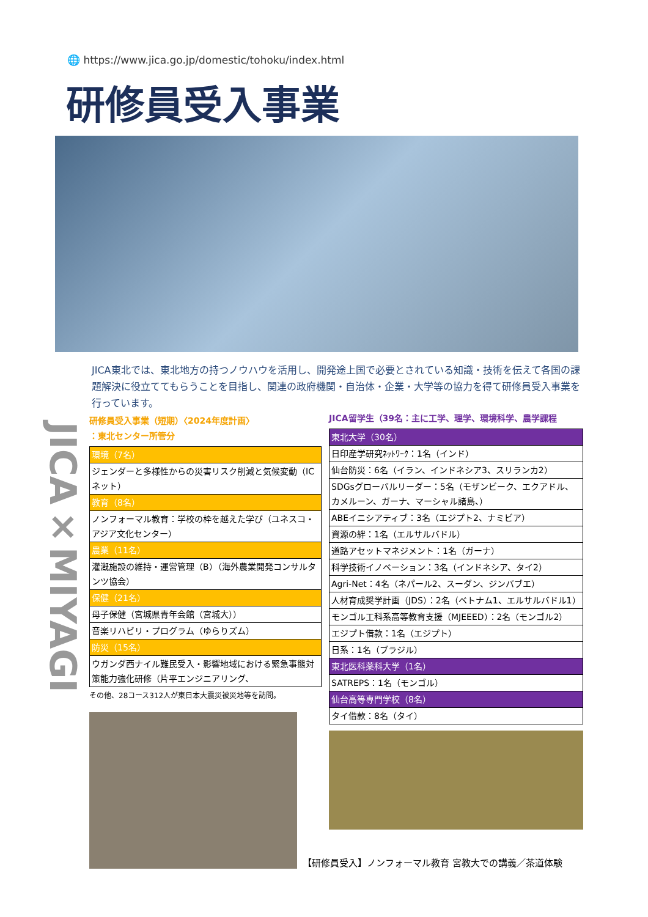🌐 https://www.jica.go.jp/domestic/tohoku/index.html
研修員受入事業
JICA東北では、東北地方の持つノウハウを活用し、開発途上国で必要とされている知識・技術を伝えて各国の課題解決に役立ててもらうことを目指し、関連の政府機関・自治体・企業・大学等の協力を得て研修員受入事業を行っています。
JICA×MIYAGI
研修員受入事業（短期）〈2024年度計画〉
：東北センター所管分
| 環境（7名） |
| --- |
| ジェンダーと多様性からの災害リスク削減と気候変動（ICネット） |
| 教育（8名） |
| ノンフォーマル教育：学校の枠を越えた学び（ユネスコ・アジア文化センター） |
| 農業（11名） |
| 灌漑施設の維持・運営管理（B）（海外農業開発コンサルタンツ協会） |
| 保健（21名） |
| 母子保健（宮城県青年会館（宮城大）） |
| 音楽リハビリ・プログラム（ゆらりズム） |
| 防災（15名） |
| ウガンダ西ナイル難民受入・影響地域における緊急事態対策能力強化研修（片平エンジニアリング、 |
その他、28コース312人が東日本大震災被災地等を訪問。
JICA留学生（39名：主に工学、理学、環境科学、農学課程
| 東北大学（30名） |
| --- |
| 日印産学研究ﾈｯﾄﾜｰｸ：1名（インド） |
| 仙台防災：6名（イラン、インドネシア3、スリランカ2） |
| SDGsグローバルリーダー：5名（モザンビーク、エクアドル、カメルーン、ガーナ、マーシャル諸島、） |
| ABEイニシアティブ：3名（エジプト2、ナミビア） |
| 資源の絆：1名（エルサルバドル） |
| 道路アセットマネジメント：1名（ガーナ） |
| 科学技術イノベーション：3名（インドネシア、タイ2） |
| Agri-Net：4名（ネパール2、スーダン、ジンバブエ） |
| 人材育成奨学計画（JDS）：2名（ベトナム1、エルサルバドル1） |
| モンゴル工科系高等教育支援（MJEEED）：2名（モンゴル2） |
| エジプト借款：1名（エジプト） |
| 日系：1名（ブラジル） |
| 東北医科薬科大学（1名） |
| SATREPS：1名（モンゴル） |
| 仙台高等専門学校（8名） |
| タイ借款：8名（タイ） |
【研修員受入】ノンフォーマル教育 宮教大での講義／茶道体験